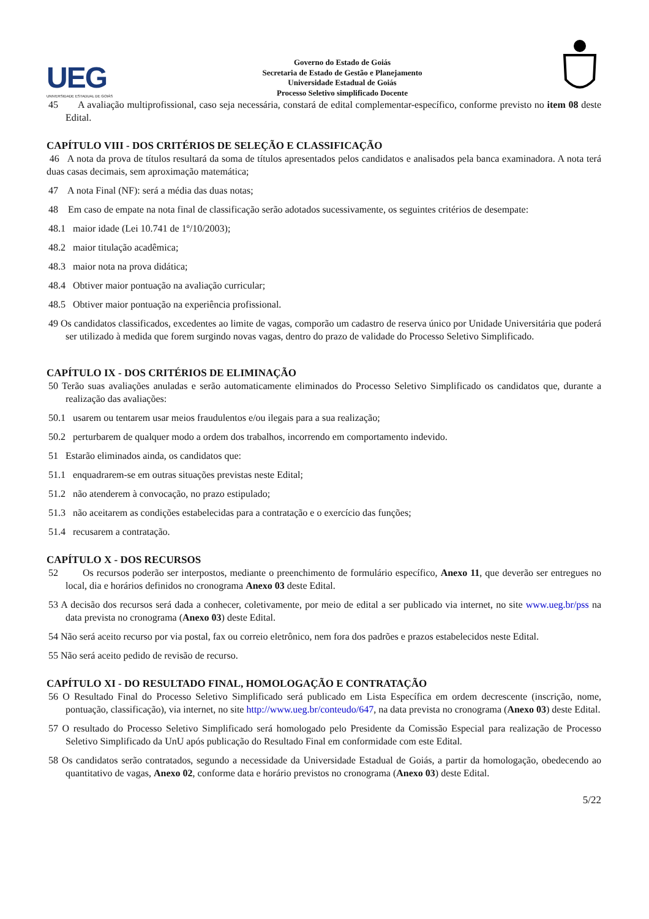UEG
UNIVERSIDADE ESTADUAL DE GOIÁS
Governo do Estado de Goiás
Secretaria de Estado de Gestão e Planejamento
Universidade Estadual de Goiás
Processo Seletivo simplificado Docente
45 A avaliação multiprofissional, caso seja necessária, constará de edital complementar-específico, conforme previsto no item 08 deste Edital.
CAPÍTULO VIII - DOS CRITÉRIOS DE SELEÇÃO E CLASSIFICAÇÃO
46 A nota da prova de títulos resultará da soma de títulos apresentados pelos candidatos e analisados pela banca examinadora. A nota terá duas casas decimais, sem aproximação matemática;
47 A nota Final (NF): será a média das duas notas;
48 Em caso de empate na nota final de classificação serão adotados sucessivamente, os seguintes critérios de desempate:
48.1 maior idade (Lei 10.741 de 1º/10/2003);
48.2 maior titulação acadêmica;
48.3 maior nota na prova didática;
48.4 Obtiver maior pontuação na avaliação curricular;
48.5 Obtiver maior pontuação na experiência profissional.
49 Os candidatos classificados, excedentes ao limite de vagas, comporão um cadastro de reserva único por Unidade Universitária que poderá ser utilizado à medida que forem surgindo novas vagas, dentro do prazo de validade do Processo Seletivo Simplificado.
CAPÍTULO IX - DOS CRITÉRIOS DE ELIMINAÇÃO
50 Terão suas avaliações anuladas e serão automaticamente eliminados do Processo Seletivo Simplificado os candidatos que, durante a realização das avaliações:
50.1 usarem ou tentarem usar meios fraudulentos e/ou ilegais para a sua realização;
50.2 perturbarem de qualquer modo a ordem dos trabalhos, incorrendo em comportamento indevido.
51 Estarão eliminados ainda, os candidatos que:
51.1 enquadrarem-se em outras situações previstas neste Edital;
51.2 não atenderem à convocação, no prazo estipulado;
51.3 não aceitarem as condições estabelecidas para a contratação e o exercício das funções;
51.4 recusarem a contratação.
CAPÍTULO X - DOS RECURSOS
52 Os recursos poderão ser interpostos, mediante o preenchimento de formulário específico, Anexo 11, que deverão ser entregues no local, dia e horários definidos no cronograma Anexo 03 deste Edital.
53 A decisão dos recursos será dada a conhecer, coletivamente, por meio de edital a ser publicado via internet, no site www.ueg.br/pss na data prevista no cronograma (Anexo 03) deste Edital.
54 Não será aceito recurso por via postal, fax ou correio eletrônico, nem fora dos padrões e prazos estabelecidos neste Edital.
55 Não será aceito pedido de revisão de recurso.
CAPÍTULO XI - DO RESULTADO FINAL, HOMOLOGAÇÃO E CONTRATAÇÃO
56 O Resultado Final do Processo Seletivo Simplificado será publicado em Lista Específica em ordem decrescente (inscrição, nome, pontuação, classificação), via internet, no site http://www.ueg.br/conteudo/647, na data prevista no cronograma (Anexo 03) deste Edital.
57 O resultado do Processo Seletivo Simplificado será homologado pelo Presidente da Comissão Especial para realização de Processo Seletivo Simplificado da UnU após publicação do Resultado Final em conformidade com este Edital.
58 Os candidatos serão contratados, segundo a necessidade da Universidade Estadual de Goiás, a partir da homologação, obedecendo ao quantitativo de vagas, Anexo 02, conforme data e horário previstos no cronograma (Anexo 03) deste Edital.
5/22